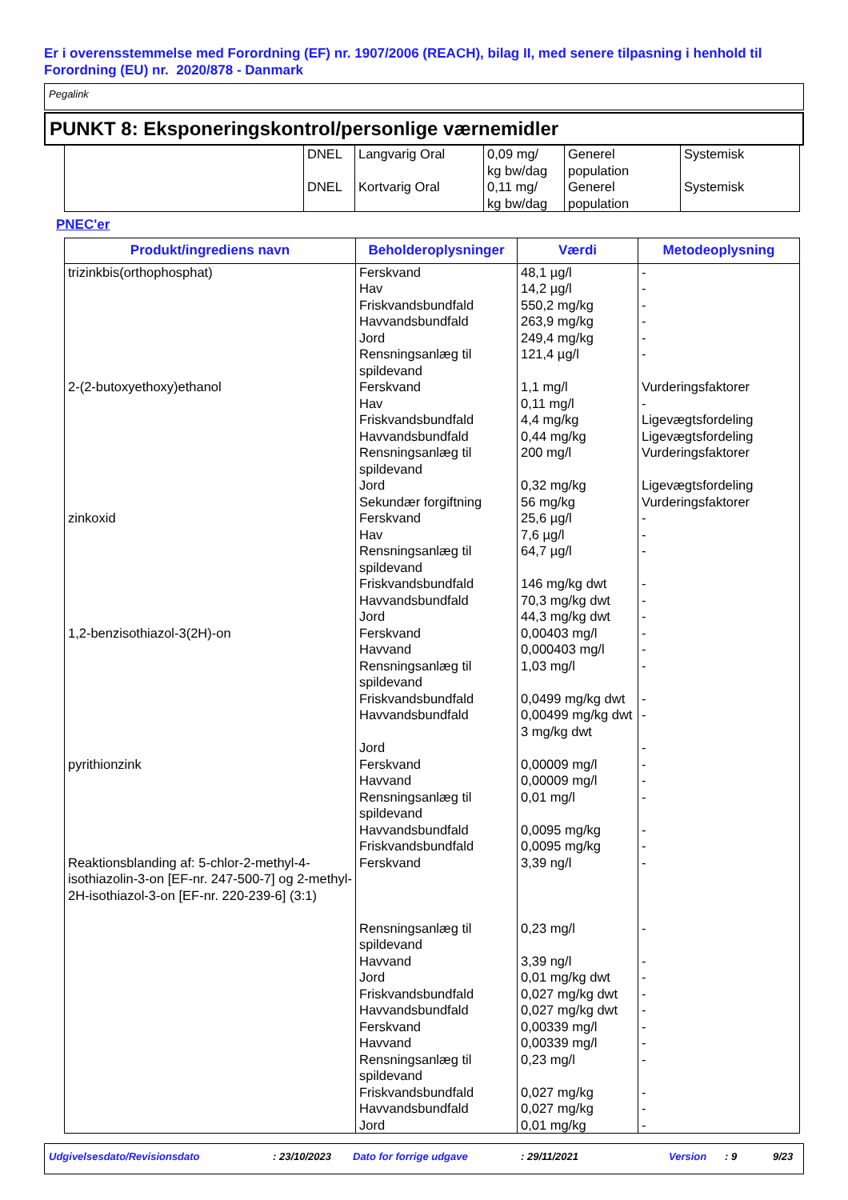Er i overensstemmelse med Forordning (EF) nr. 1907/2006 (REACH), bilag II, med senere tilpasning i henhold til Forordning (EU) nr. 2020/878 - Danmark
Pegalink
PUNKT 8: Eksponeringskontrol/personlige værnemidler
| | DNEL DNEL | Langvarig Oral Kortvarig Oral | 0,09 mg/ kg bw/dag 0,11 mg/ kg bw/dag | Generel population Generel population | Systemisk Systemisk |
PNEC'er
| Produkt/ingrediens navn | Beholderoplysninger | Værdi | Metodeoplysning |
| --- | --- | --- | --- |
| trizinkbis(orthophosphat) | Ferskvand Hav Friskvandsbundfald Havvandsbundfald Jord Rensningsanlæg til spildevand | 48,1 µg/l 14,2 µg/l 550,2 mg/kg 263,9 mg/kg 249,4 mg/kg 121,4 µg/l | - - - - - - |
| 2-(2-butoxyethoxy)ethanol | Ferskvand Hav Friskvandsbundfald Havvandsbundfald Rensningsanlæg til spildevand Jord Sekundær forgiftning | 1,1 mg/l 0,11 mg/l 4,4 mg/kg 0,44 mg/kg 200 mg/l 0,32 mg/kg 56 mg/kg | Vurderingsfaktorer - Ligevægtsfordeling Ligevægtsfordeling Vurderingsfaktorer Ligevægtsfordeling Vurderingsfaktorer |
| zinkoxid | Ferskvand Hav Rensningsanlæg til spildevand Friskvandsbundfald Havvandsbundfald Jord | 25,6 µg/l 7,6 µg/l 64,7 µg/l 146 mg/kg dwt 70,3 mg/kg dwt 44,3 mg/kg dwt | - - - - - - |
| 1,2-benzisothiazol-3(2H)-on | Ferskvand Havvand Rensningsanlæg til spildevand Friskvandsbundfald Havvandsbundfald Jord | 0,00403 mg/l 0,000403 mg/l 1,03 mg/l 0,0499 mg/kg dwt 0,00499 mg/kg dwt 3 mg/kg dwt | - - - - - - |
| pyrithionzink | Ferskvand Havvand Rensningsanlæg til spildevand Havvandsbundfald Friskvandsbundfald | 0,00009 mg/l 0,00009 mg/l 0,01 mg/l 0,0095 mg/kg 0,0095 mg/kg | - - - - - |
| Reaktionsblanding af: 5-chlor-2-methyl-4-isothiazolin-3-on [EF-nr. 247-500-7] og 2-methyl-2H-isothiazol-3-on [EF-nr. 220-239-6] (3:1) | Ferskvand Rensningsanlæg til spildevand Havvand Jord Friskvandsbundfald Havvandsbundfald Ferskvand Havvand Rensningsanlæg til spildevand Friskvandsbundfald Havvandsbundfald Jord | 3,39 ng/l 0,23 mg/l 3,39 ng/l 0,01 mg/kg dwt 0,027 mg/kg dwt 0,027 mg/kg dwt 0,00339 mg/l 0,00339 mg/l 0,23 mg/l 0,027 mg/kg 0,027 mg/kg 0,01 mg/kg | - - - - - - - - - - - - |
Udgivelsesdato/Revisionsdato: 23/10/2023 Dato for forrige udgave: 29/11/2021 Version: 9 9/23